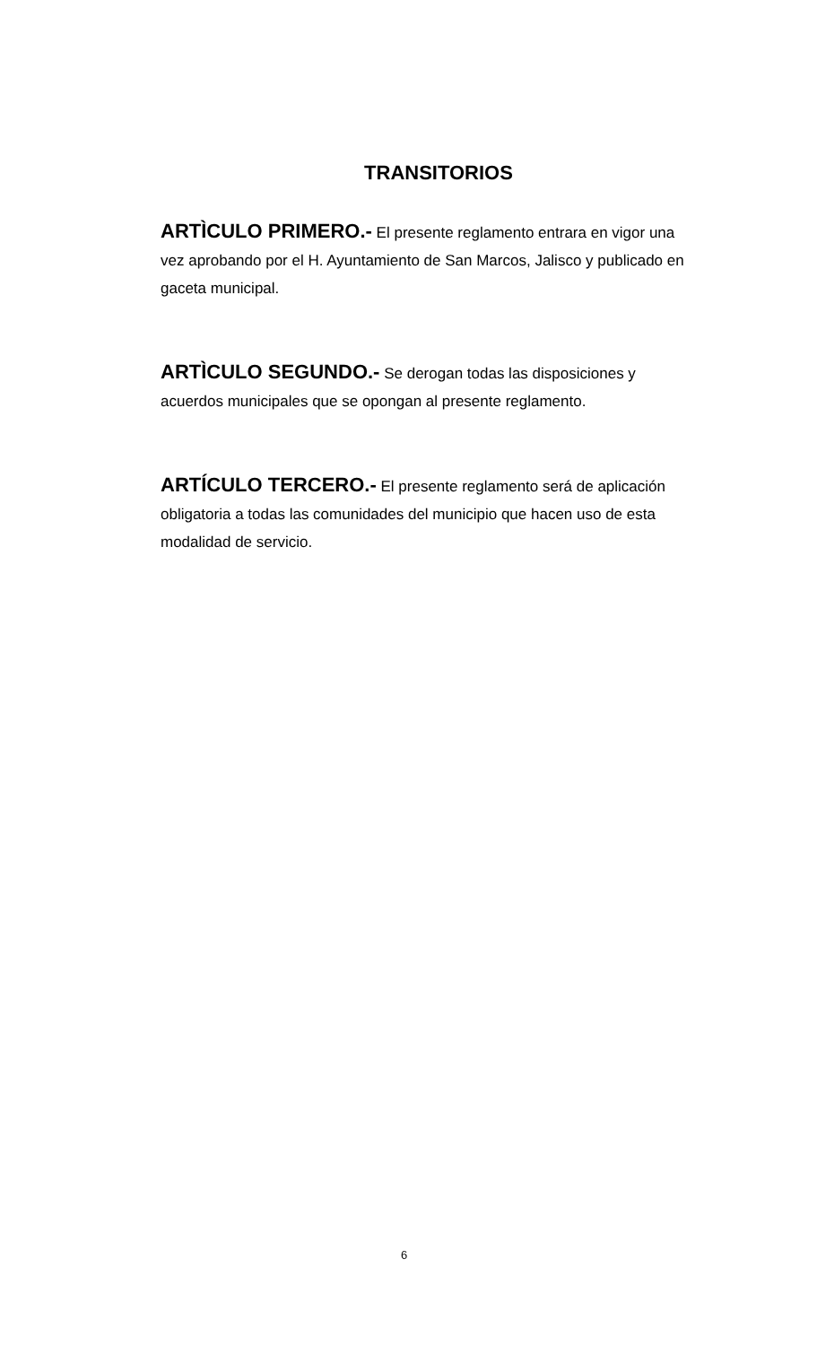TRANSITORIOS
ARTÌCULO PRIMERO.- El presente reglamento entrara en vigor una vez aprobando por el H. Ayuntamiento de San Marcos, Jalisco y publicado en gaceta municipal.
ARTÌCULO SEGUNDO.- Se derogan todas las disposiciones y acuerdos municipales que se opongan al presente reglamento.
ARTÍCULO TERCERO.- El presente reglamento será de aplicación obligatoria a todas las comunidades del municipio que hacen uso de esta modalidad de servicio.
6